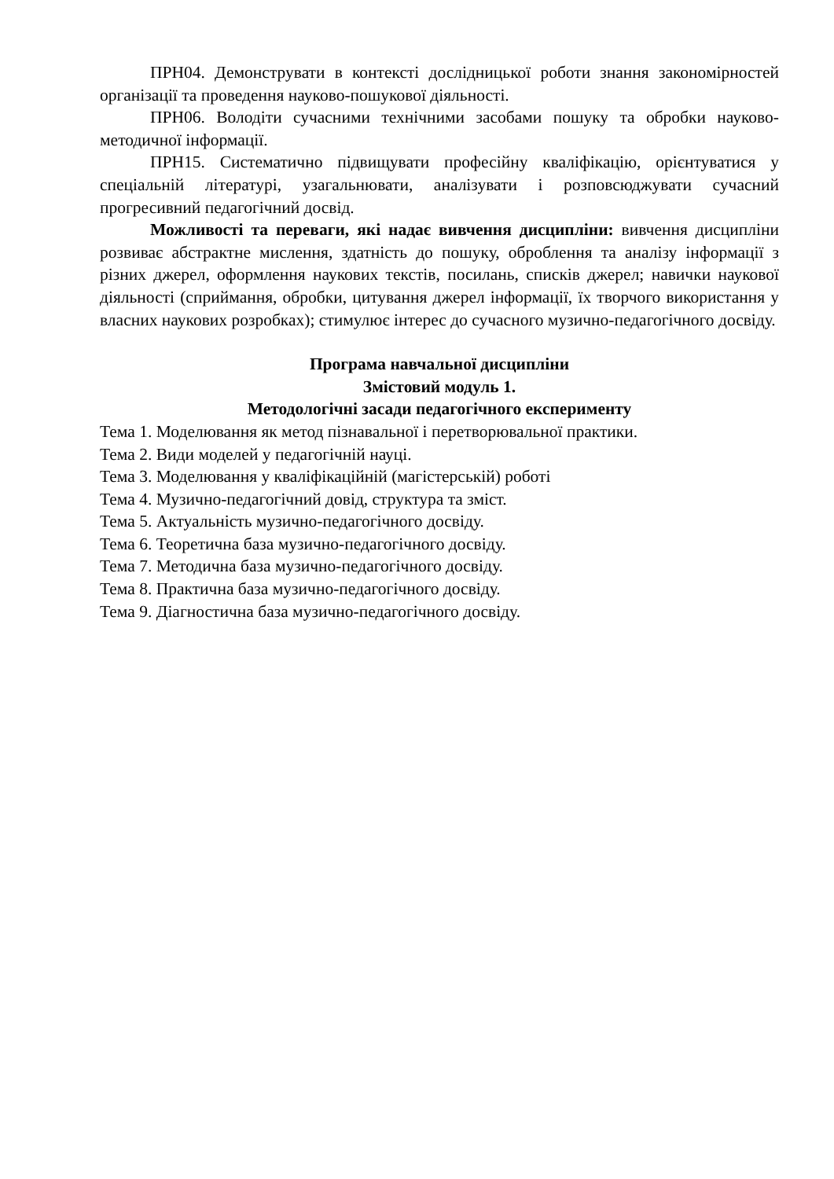ПРН04. Демонструвати в контексті дослідницької роботи знання закономірностей організації та проведення науково-пошукової діяльності.
ПРН06. Володіти сучасними технічними засобами пошуку та обробки науково-методичної інформації.
ПРН15. Систематично підвищувати професійну кваліфікацію, орієнтуватися у спеціальній літературі, узагальнювати, аналізувати і розповсюджувати сучасний прогресивний педагогічний досвід.
Можливості та переваги, які надає вивчення дисципліни: вивчення дисципліни розвиває абстрактне мислення, здатність до пошуку, оброблення та аналізу інформації з різних джерел, оформлення наукових текстів, посилань, списків джерел; навички наукової діяльності (сприймання, обробки, цитування джерел інформації, їх творчого використання у власних наукових розробках); стимулює інтерес до сучасного музично-педагогічного досвіду.
Програма навчальної дисципліни
Змістовий модуль 1.
Методологічні засади педагогічного експерименту
Тема 1. Моделювання як метод пізнавальної і перетворювальної практики.
Тема 2. Види моделей у педагогічній науці.
Тема 3. Моделювання у кваліфікаційній (магістерській) роботі
Тема 4. Музично-педагогічний довід, структура та зміст.
Тема 5. Актуальність музично-педагогічного досвіду.
Тема 6. Теоретична база музично-педагогічного досвіду.
Тема 7. Методична база музично-педагогічного досвіду.
Тема 8. Практична база музично-педагогічного досвіду.
Тема 9. Діагностична база музично-педагогічного досвіду.